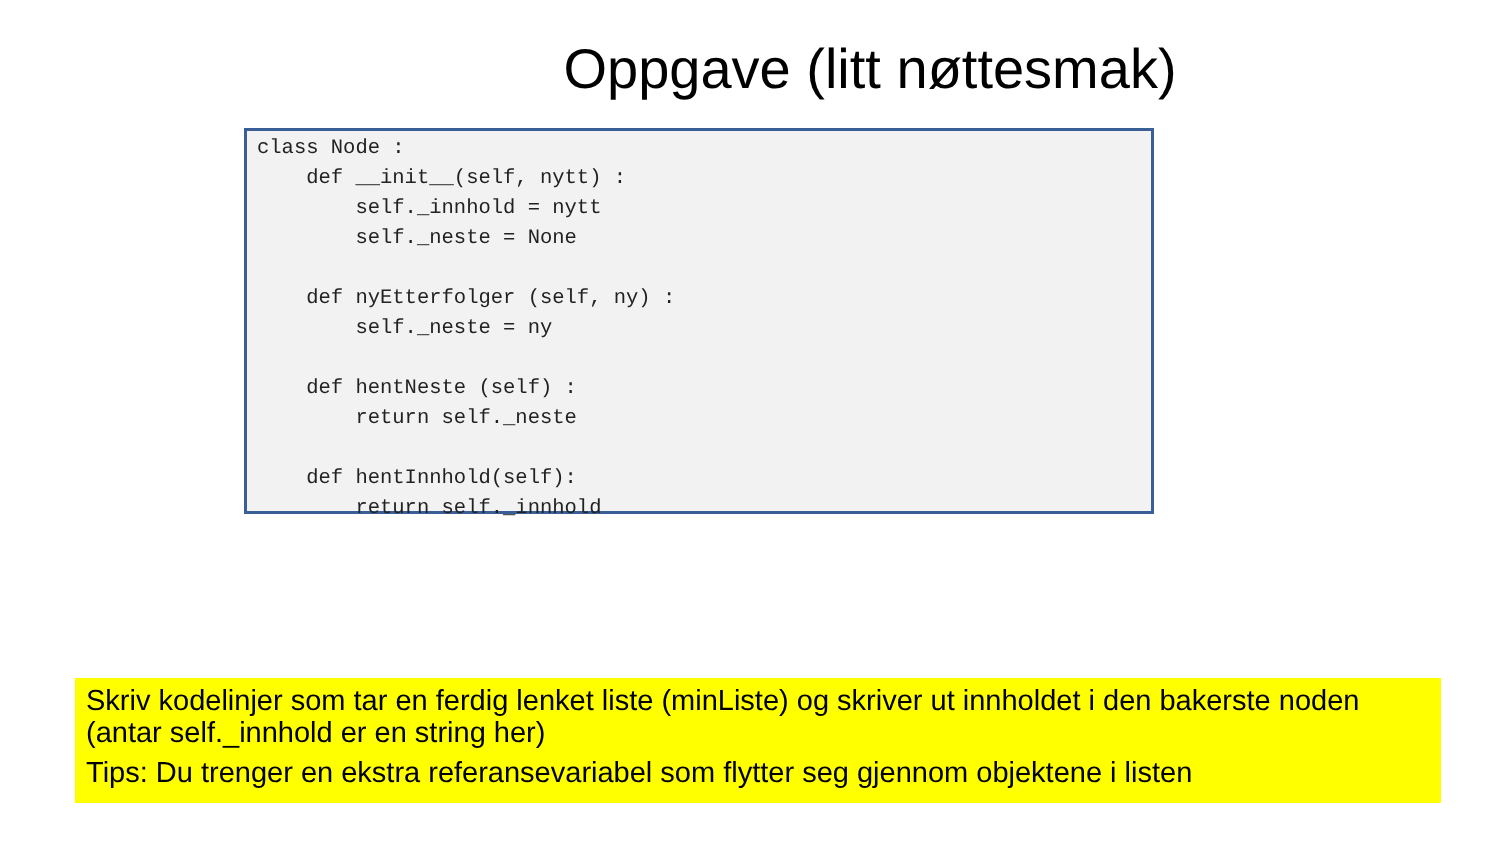Oppgave (litt nøttesmak)
class Node :
    def __init__(self, nytt) :
        self._innhold = nytt
        self._neste = None

    def nyEtterfolger (self, ny) :
        self._neste = ny

    def hentNeste (self) :
        return self._neste

    def hentInnhold(self):
        return self._innhold
Skriv kodelinjer som tar en ferdig lenket liste (minListe) og skriver ut innholdet i den bakerste noden (antar self._innhold er en string her)
Tips: Du trenger en ekstra referansevariabel som flytter seg gjennom objektene i listen